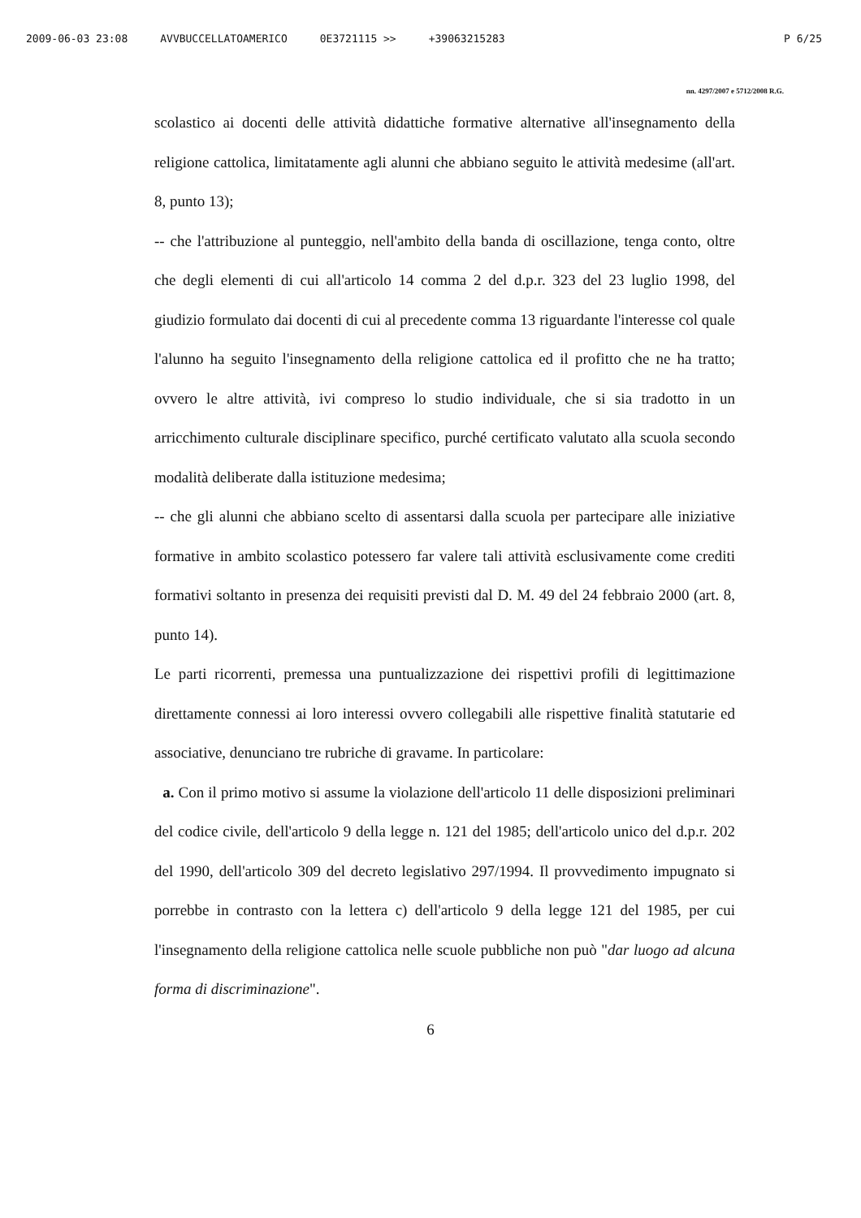2009-06-03 23:08 AVVBUCCELLATOAMERICO 0E3721115 >> +39063215283 P 6/25
nn. 4297/2007 e 5712/2008 R.G.
scolastico ai docenti delle attività didattiche formative alternative all'insegnamento della religione cattolica, limitatamente agli alunni che abbiano seguito le attività medesime (all'art. 8, punto 13);
-- che l'attribuzione al punteggio, nell'ambito della banda di oscillazione, tenga conto, oltre che degli elementi di cui all'articolo 14 comma 2 del d.p.r. 323 del 23 luglio 1998, del giudizio formulato dai docenti di cui al precedente comma 13 riguardante l'interesse col quale l'alunno ha seguito l'insegnamento della religione cattolica ed il profitto che ne ha tratto; ovvero le altre attività, ivi compreso lo studio individuale, che si sia tradotto in un arricchimento culturale disciplinare specifico, purché certificato valutato alla scuola secondo modalità deliberate dalla istituzione medesima;
-- che gli alunni che abbiano scelto di assentarsi dalla scuola per partecipare alle iniziative formative in ambito scolastico potessero far valere tali attività esclusivamente come crediti formativi soltanto in presenza dei requisiti previsti dal D. M. 49 del 24 febbraio 2000 (art. 8, punto 14).
Le parti ricorrenti, premessa una puntualizzazione dei rispettivi profili di legittimazione direttamente connessi ai loro interessi ovvero collegabili alle rispettive finalità statutarie ed associative, denunciano tre rubriche di gravame. In particolare:
a. Con il primo motivo si assume la violazione dell'articolo 11 delle disposizioni preliminari del codice civile, dell'articolo 9 della legge n. 121 del 1985; dell'articolo unico del d.p.r. 202 del 1990, dell'articolo 309 del decreto legislativo 297/1994. Il provvedimento impugnato si porrebbe in contrasto con la lettera c) dell'articolo 9 della legge 121 del 1985, per cui l'insegnamento della religione cattolica nelle scuole pubbliche non può "dar luogo ad alcuna forma di discriminazione".
6